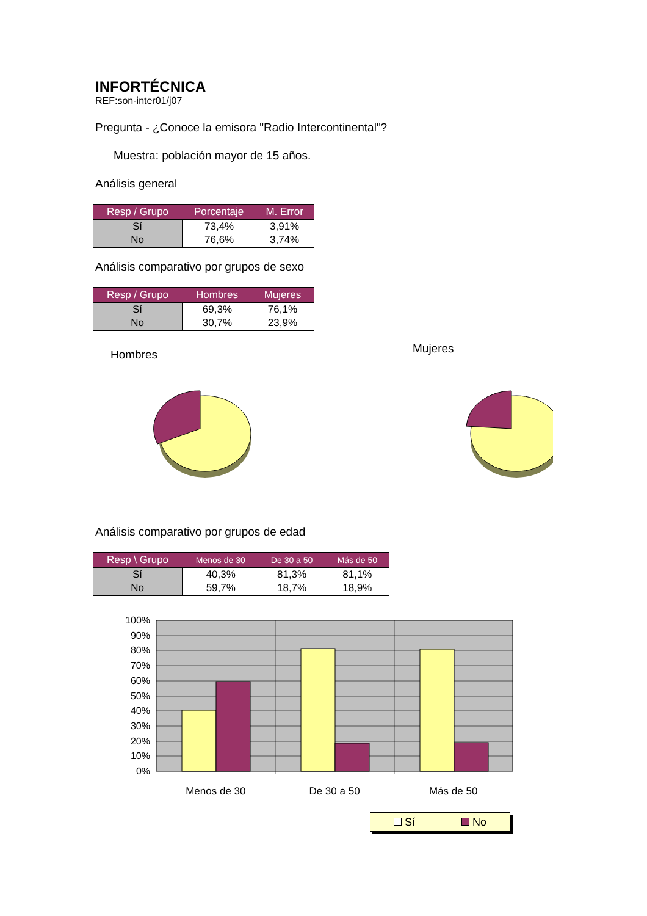INFORTÉCNICA
REF:son-inter01/j07
Pregunta - ¿Conoce la emisora "Radio Intercontinental"?
Muestra: población mayor de 15 años.
Análisis general
| Resp / Grupo | Porcentaje | M. Error |
| --- | --- | --- |
| Sí | 73,4% | 3,91% |
| No | 76,6% | 3,74% |
Análisis comparativo por grupos de sexo
| Resp / Grupo | Hombres | Mujeres |
| --- | --- | --- |
| Sí | 69,3% | 76,1% |
| No | 30,7% | 23,9% |
Hombres
Mujeres
Análisis comparativo por grupos de edad
| Resp \ Grupo | Menos de 30 | De 30 a 50 | Más de 50 |
| --- | --- | --- | --- |
| Sí | 40,3% | 81,3% | 81,1% |
| No | 59,7% | 18,7% | 18,9% |
100%
90%
80%
70%
60%
50%
40%
30%
20%
10%
0%
Menos de 30 De 30 a 50 Más de 50
Sí No